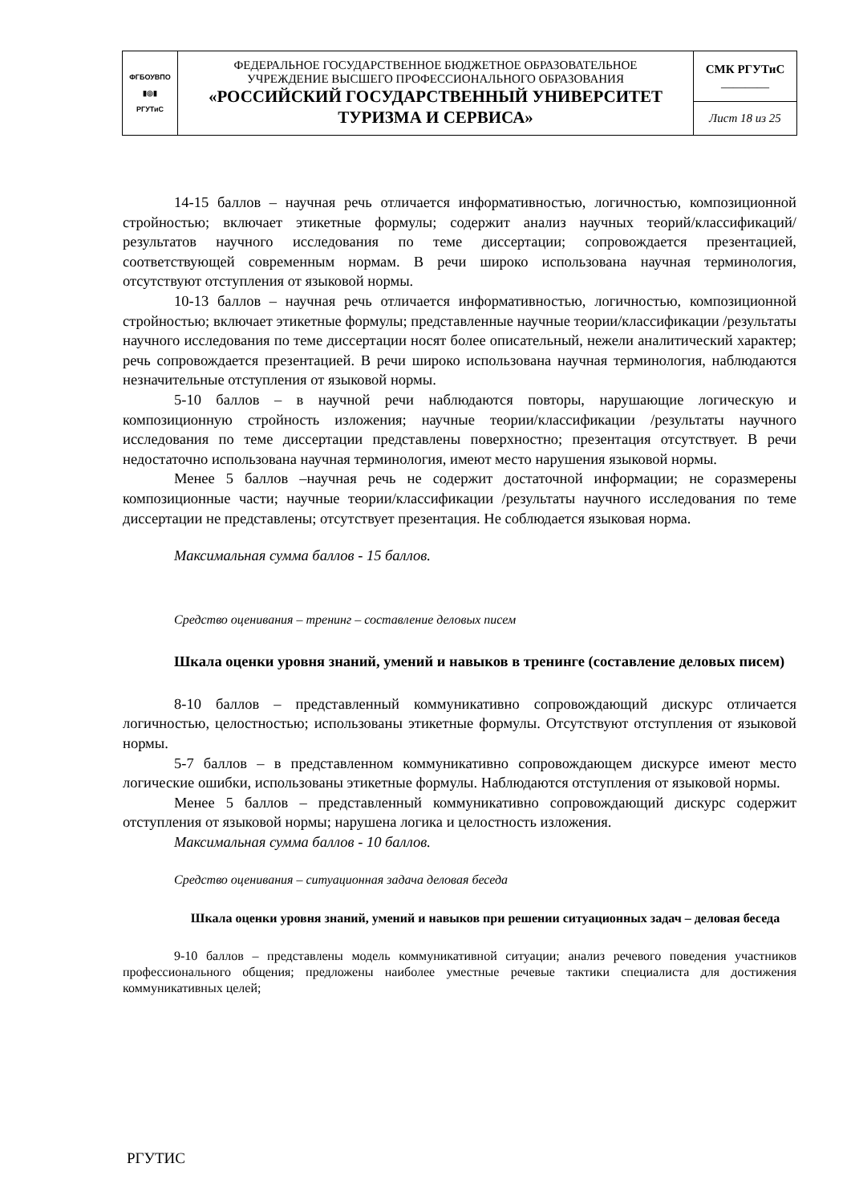| ФГБОУВПО ▮◎▮ РГУТиС | ФЕДЕРАЛЬНОЕ ГОСУДАРСТВЕННОЕ БЮДЖЕТНОЕ ОБРАЗОВАТЕЛЬНОЕ УЧРЕЖДЕНИЕ ВЫСШЕГО ПРОФЕССИОНАЛЬНОГО ОБРАЗОВАНИЯ «РОССИЙСКИЙ ГОСУДАРСТВЕННЫЙ УНИВЕРСИТЕТ ТУРИЗМА И СЕРВИСА» | СМК РГУТиС ________ |
| | | Лист 18 из 25 |
14-15 баллов – научная речь отличается информативностью, логичностью, композиционной стройностью; включает этикетные формулы; содержит анализ научных теорий/классификаций/результатов научного исследования по теме диссертации; сопровождается презентацией, соответствующей современным нормам. В речи широко использована научная терминология, отсутствуют отступления от языковой нормы.
10-13 баллов – научная речь отличается информативностью, логичностью, композиционной стройностью; включает этикетные формулы; представленные научные теории/классификации /результаты научного исследования по теме диссертации носят более описательный, нежели аналитический характер; речь сопровождается презентацией. В речи широко использована научная терминология, наблюдаются незначительные отступления от языковой нормы.
5-10 баллов – в научной речи наблюдаются повторы, нарушающие логическую и композиционную стройность изложения; научные теории/классификации /результаты научного исследования по теме диссертации представлены поверхностно; презентация отсутствует. В речи недостаточно использована научная терминология, имеют место нарушения языковой нормы.
Менее 5 баллов –научная речь не содержит достаточной информации; не соразмерены композиционные части; научные теории/классификации /результаты научного исследования по теме диссертации не представлены; отсутствует презентация. Не соблюдается языковая норма.
Максимальная сумма баллов - 15 баллов.
Средство оценивания – тренинг – составление деловых писем
Шкала оценки уровня знаний, умений и навыков в тренинге (составление деловых писем)
8-10 баллов – представленный коммуникативно сопровождающий дискурс отличается логичностью, целостностью; использованы этикетные формулы. Отсутствуют отступления от языковой нормы.
5-7 баллов – в представленном коммуникативно сопровождающем дискурсе имеют место логические ошибки, использованы этикетные формулы. Наблюдаются отступления от языковой нормы.
Менее 5 баллов – представленный коммуникативно сопровождающий дискурс содержит отступления от языковой нормы; нарушена логика и целостность изложения.
Максимальная сумма баллов - 10 баллов.
Средство оценивания – ситуационная задача деловая беседа
Шкала оценки уровня знаний, умений и навыков при решении ситуационных задач – деловая беседа
9-10 баллов – представлены модель коммуникативной ситуации; анализ речевого поведения участников профессионального общения; предложены наиболее уместные речевые тактики специалиста для достижения коммуникативных целей;
РГУТИС